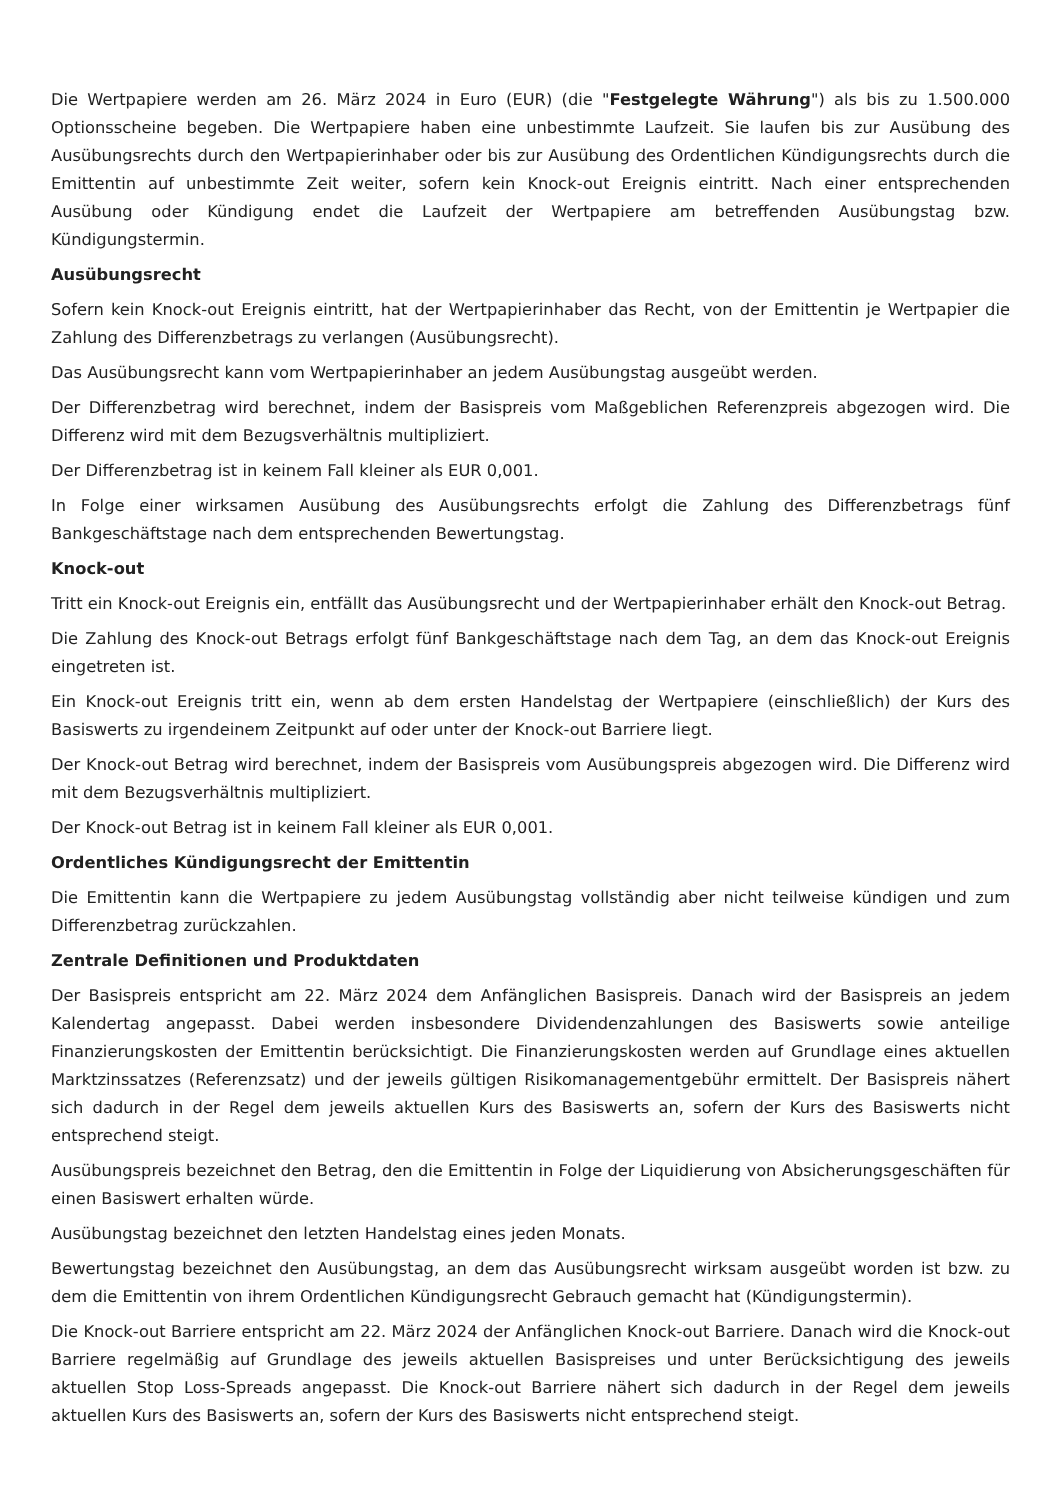Die Wertpapiere werden am 26. März 2024 in Euro (EUR) (die "Festgelegte Währung") als bis zu 1.500.000 Optionsscheine begeben. Die Wertpapiere haben eine unbestimmte Laufzeit. Sie laufen bis zur Ausübung des Ausübungsrechts durch den Wertpapierinhaber oder bis zur Ausübung des Ordentlichen Kündigungsrechts durch die Emittentin auf unbestimmte Zeit weiter, sofern kein Knock-out Ereignis eintritt. Nach einer entsprechenden Ausübung oder Kündigung endet die Laufzeit der Wertpapiere am betreffenden Ausübungstag bzw. Kündigungstermin.
Ausübungsrecht
Sofern kein Knock-out Ereignis eintritt, hat der Wertpapierinhaber das Recht, von der Emittentin je Wertpapier die Zahlung des Differenzbetrags zu verlangen (Ausübungsrecht).
Das Ausübungsrecht kann vom Wertpapierinhaber an jedem Ausübungstag ausgeübt werden.
Der Differenzbetrag wird berechnet, indem der Basispreis vom Maßgeblichen Referenzpreis abgezogen wird. Die Differenz wird mit dem Bezugsverhältnis multipliziert.
Der Differenzbetrag ist in keinem Fall kleiner als EUR 0,001.
In Folge einer wirksamen Ausübung des Ausübungsrechts erfolgt die Zahlung des Differenzbetrags fünf Bankgeschäftstage nach dem entsprechenden Bewertungstag.
Knock-out
Tritt ein Knock-out Ereignis ein, entfällt das Ausübungsrecht und der Wertpapierinhaber erhält den Knock-out Betrag.
Die Zahlung des Knock-out Betrags erfolgt fünf Bankgeschäftstage nach dem Tag, an dem das Knock-out Ereignis eingetreten ist.
Ein Knock-out Ereignis tritt ein, wenn ab dem ersten Handelstag der Wertpapiere (einschließlich) der Kurs des Basiswerts zu irgendeinem Zeitpunkt auf oder unter der Knock-out Barriere liegt.
Der Knock-out Betrag wird berechnet, indem der Basispreis vom Ausübungspreis abgezogen wird. Die Differenz wird mit dem Bezugsverhältnis multipliziert.
Der Knock-out Betrag ist in keinem Fall kleiner als EUR 0,001.
Ordentliches Kündigungsrecht der Emittentin
Die Emittentin kann die Wertpapiere zu jedem Ausübungstag vollständig aber nicht teilweise kündigen und zum Differenzbetrag zurückzahlen.
Zentrale Definitionen und Produktdaten
Der Basispreis entspricht am 22. März 2024 dem Anfänglichen Basispreis. Danach wird der Basispreis an jedem Kalendertag angepasst. Dabei werden insbesondere Dividendenzahlungen des Basiswerts sowie anteilige Finanzierungskosten der Emittentin berücksichtigt. Die Finanzierungskosten werden auf Grundlage eines aktuellen Marktzinssatzes (Referenzsatz) und der jeweils gültigen Risikomanagementgebühr ermittelt. Der Basispreis nähert sich dadurch in der Regel dem jeweils aktuellen Kurs des Basiswerts an, sofern der Kurs des Basiswerts nicht entsprechend steigt.
Ausübungspreis bezeichnet den Betrag, den die Emittentin in Folge der Liquidierung von Absicherungsgeschäften für einen Basiswert erhalten würde.
Ausübungstag bezeichnet den letzten Handelstag eines jeden Monats.
Bewertungstag bezeichnet den Ausübungstag, an dem das Ausübungsrecht wirksam ausgeübt worden ist bzw. zu dem die Emittentin von ihrem Ordentlichen Kündigungsrecht Gebrauch gemacht hat (Kündigungstermin).
Die Knock-out Barriere entspricht am 22. März 2024 der Anfänglichen Knock-out Barriere. Danach wird die Knock-out Barriere regelmäßig auf Grundlage des jeweils aktuellen Basispreises und unter Berücksichtigung des jeweils aktuellen Stop Loss-Spreads angepasst. Die Knock-out Barriere nähert sich dadurch in der Regel dem jeweils aktuellen Kurs des Basiswerts an, sofern der Kurs des Basiswerts nicht entsprechend steigt.